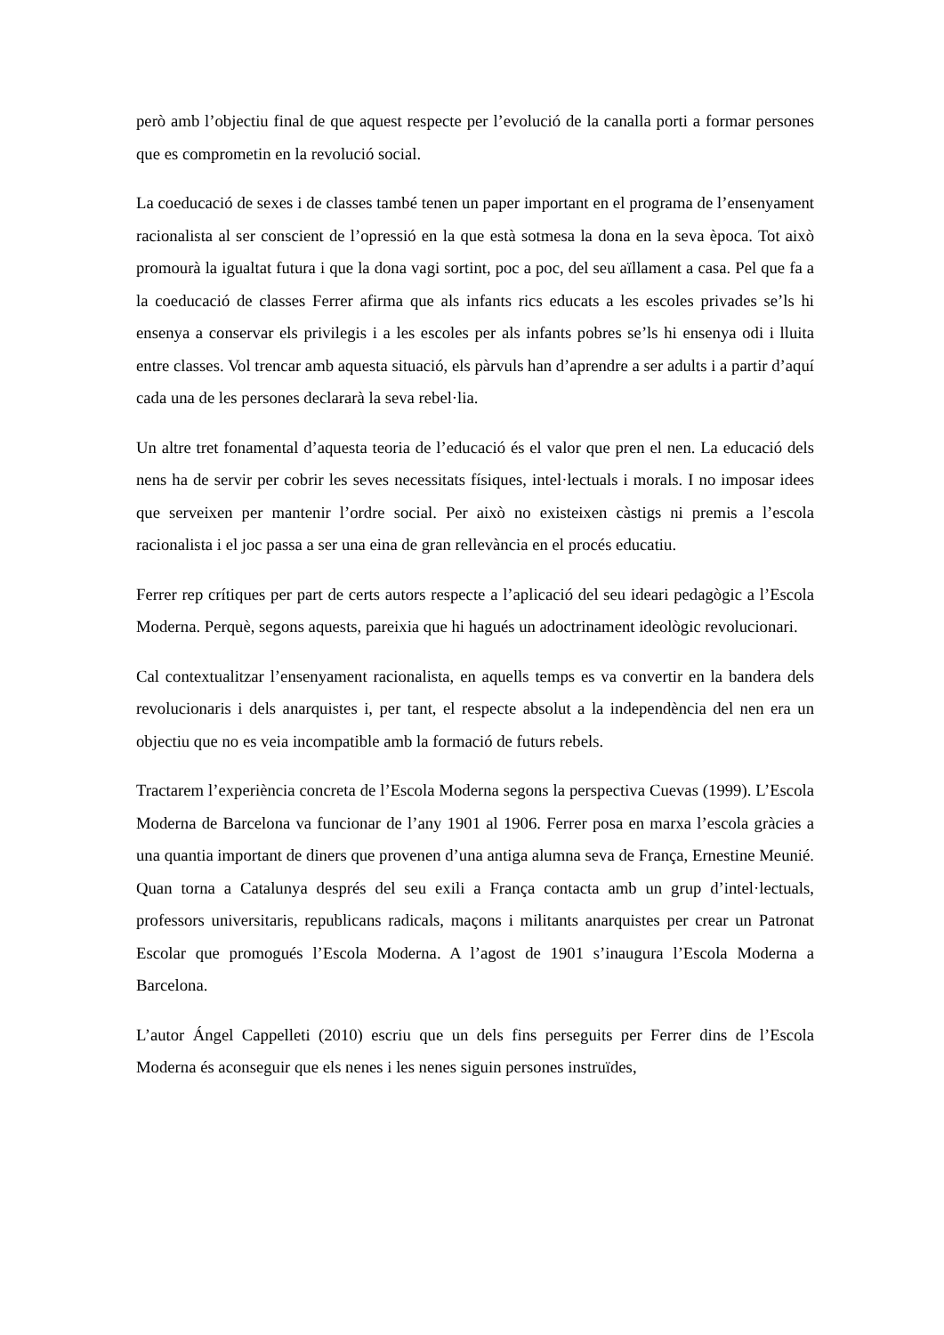però amb l’objectiu final de que aquest respecte per l’evolució de la canalla porti a formar persones que es comprometin en la revolució social.
La coeducació de sexes i de classes també tenen un paper important en el programa de l’ensenyament racionalista al ser conscient de l’opressió en la que està sotmesa la dona en la seva època. Tot això promourà la igualtat futura i que la dona vagi sortint, poc a poc, del seu aïllament a casa. Pel que fa a la coeducació de classes Ferrer afirma que als infants rics educats a les escoles privades se’ls hi ensenya a conservar els privilegis i a les escoles per als infants pobres se’ls hi ensenya odi i lluita entre classes. Vol trencar amb aquesta situació, els pàrvuls han d’aprendre a ser adults i a partir d’aquí cada una de les persones declararà la seva rebel·lia.
Un altre tret fonamental d’aquesta teoria de l’educació és el valor que pren el nen. La educació dels nens ha de servir per cobrir les seves necessitats físiques, intel·lectuals i morals. I no imposar idees que serveixen per mantenir l’ordre social. Per això no existeixen càstigs ni premis a l’escola racionalista i el joc passa a ser una eina de gran rellevància en el procés educatiu.
Ferrer rep crítiques per part de certs autors respecte a l’aplicació del seu ideari pedagògic a l’Escola Moderna. Perquè, segons aquests, pareixia que hi hagués un adoctrinament ideològic revolucionari.
Cal contextualitzar l’ensenyament racionalista, en aquells temps es va convertir en la bandera dels revolucionaris i dels anarquistes i, per tant, el respecte absolut a la independència del nen era un objectiu que no es veia incompatible amb la formació de futurs rebels.
Tractarem l’experiència concreta de l’Escola Moderna segons la perspectiva Cuevas (1999). L’Escola Moderna de Barcelona va funcionar de l’any 1901 al 1906. Ferrer posa en marxa l’escola gràcies a una quantia important de diners que provenen d’una antiga alumna seva de França, Ernestine Meunié. Quan torna a Catalunya després del seu exili a França contacta amb un grup d’intel·lectuals, professors universitaris, republicans radicals, maçons i militants anarquistes per crear un Patronat Escolar que promogués l’Escola Moderna. A l’agost de 1901 s’inaugura l’Escola Moderna a Barcelona.
L’autor Ángel Cappelleti (2010) escriu que un dels fins perseguits per Ferrer dins de l’Escola Moderna és aconseguir que els nenes i les nenes siguin persones instruïdes,